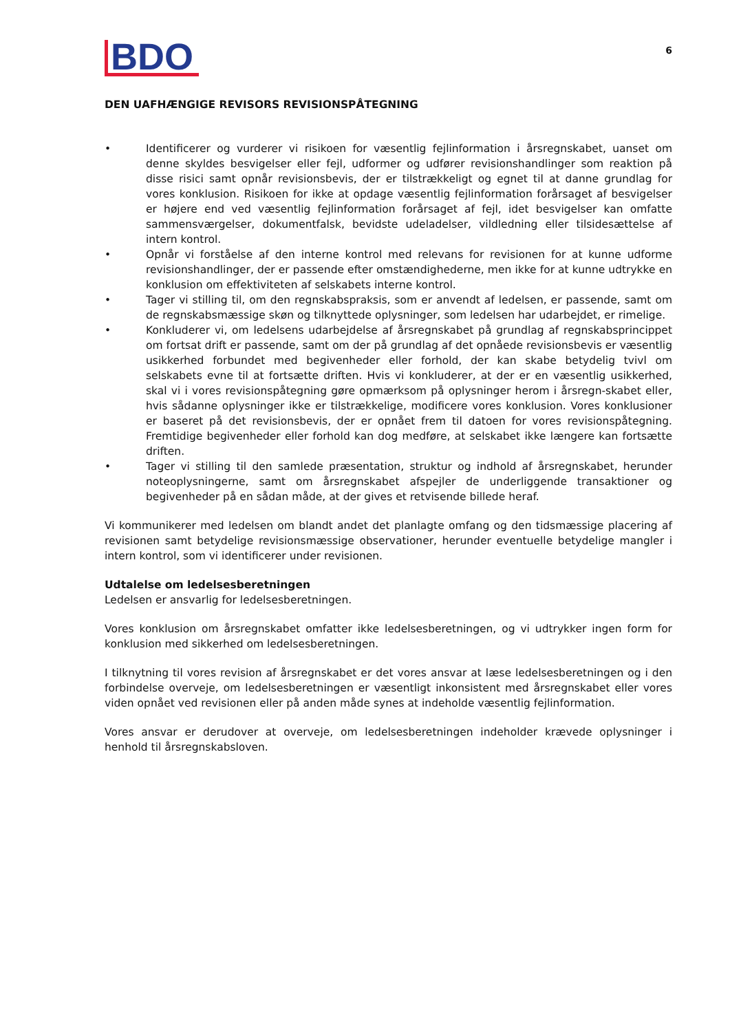BDO
6
DEN UAFHÆNGIGE REVISORS REVISIONSPÅTEGNING
• Identificerer og vurderer vi risikoen for væsentlig fejlinformation i årsregnskabet, uanset om denne skyldes besvigelser eller fejl, udformer og udfører revisionshandlinger som reaktion på disse risici samt opnår revisionsbevis, der er tilstrækkeligt og egnet til at danne grundlag for vores konklusion. Risikoen for ikke at opdage væsentlig fejlinformation forårsaget af besvigelser er højere end ved væsentlig fejlinformation forårsaget af fejl, idet besvigelser kan omfatte sammensværgelser, dokumentfalsk, bevidste udeladelser, vildledning eller tilsidesættelse af intern kontrol.
• Opnår vi forståelse af den interne kontrol med relevans for revisionen for at kunne udforme revisionshandlinger, der er passende efter omstændighederne, men ikke for at kunne udtrykke en konklusion om effektiviteten af selskabets interne kontrol.
• Tager vi stilling til, om den regnskabspraksis, som er anvendt af ledelsen, er passende, samt om de regnskabsmæssige skøn og tilknyttede oplysninger, som ledelsen har udarbejdet, er rimelige.
• Konkluderer vi, om ledelsens udarbejdelse af årsregnskabet på grundlag af regnskabsprincippet om fortsat drift er passende, samt om der på grundlag af det opnåede revisionsbevis er væsentlig usikkerhed forbundet med begivenheder eller forhold, der kan skabe betydelig tvivl om selskabets evne til at fortsætte driften. Hvis vi konkluderer, at der er en væsentlig usikkerhed, skal vi i vores revisionspåtegning gøre opmærksom på oplysninger herom i årsregn-skabet eller, hvis sådanne oplysninger ikke er tilstrækkelige, modificere vores konklusion. Vores konklusioner er baseret på det revisionsbevis, der er opnået frem til datoen for vores revisionspåtegning. Fremtidige begivenheder eller forhold kan dog medføre, at selskabet ikke længere kan fortsætte driften.
• Tager vi stilling til den samlede præsentation, struktur og indhold af årsregnskabet, herunder noteoplysningerne, samt om årsregnskabet afspejler de underliggende transaktioner og begivenheder på en sådan måde, at der gives et retvisende billede heraf.
Vi kommunikerer med ledelsen om blandt andet det planlagte omfang og den tidsmæssige placering af revisionen samt betydelige revisionsmæssige observationer, herunder eventuelle betydelige mangler i intern kontrol, som vi identificerer under revisionen.
Udtalelse om ledelsesberetningen
Ledelsen er ansvarlig for ledelsesberetningen.
Vores konklusion om årsregnskabet omfatter ikke ledelsesberetningen, og vi udtrykker ingen form for konklusion med sikkerhed om ledelsesberetningen.
I tilknytning til vores revision af årsregnskabet er det vores ansvar at læse ledelsesberetningen og i den forbindelse overveje, om ledelsesberetningen er væsentligt inkonsistent med årsregnskabet eller vores viden opnået ved revisionen eller på anden måde synes at indeholde væsentlig fejlinformation.
Vores ansvar er derudover at overveje, om ledelsesberetningen indeholder krævede oplysninger i henhold til årsregnskabsloven.